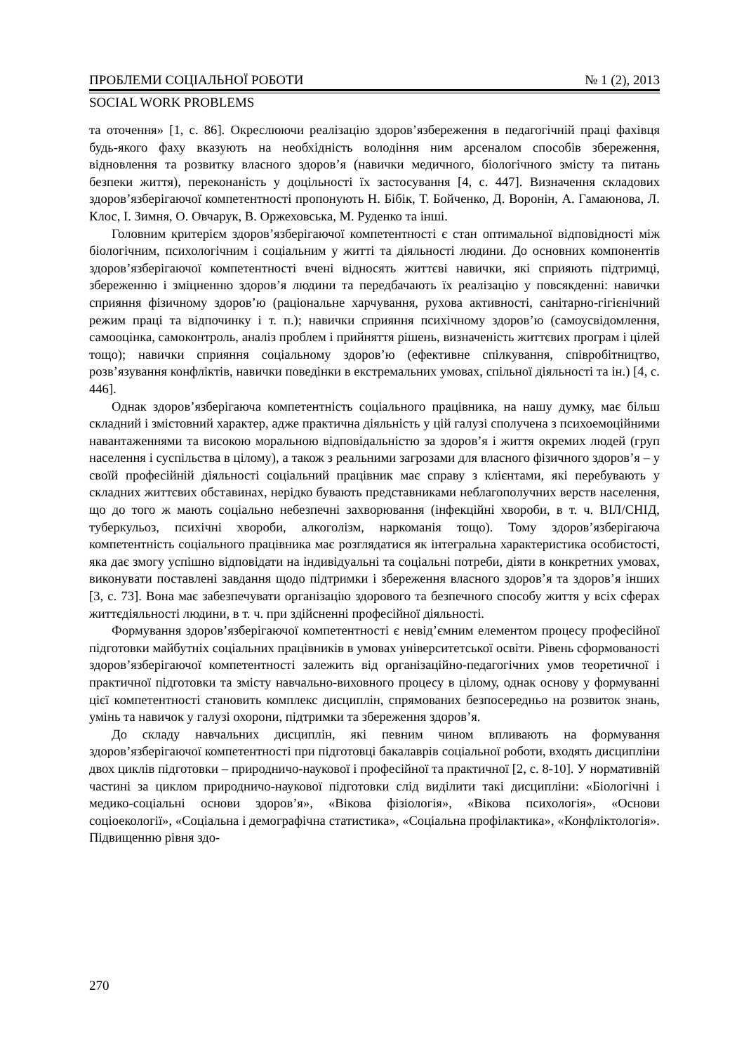ПРОБЛЕМИ СОЦІАЛЬНОЇ РОБОТИ № 1 (2), 2013
SOCIAL WORK PROBLEMS
та оточення» [1, с. 86]. Окреслюючи реалізацію здоров’язбереження в педагогічній праці фахівця будь-якого фаху вказують на необхідність володіння ним арсеналом способів збереження, відновлення та розвитку власного здоров’я (навички медичного, біологічного змісту та питань безпеки життя), переконаність у доцільності їх застосування [4, с. 447]. Визначення складових здоров’язберігаючої компетентності пропонують Н. Бібік, Т. Бойченко, Д. Воронін, А. Гамаюнова, Л. Клос, І. Зимня, О. Овчарук, В. Оржеховська, М. Руденко та інші.
Головним критерієм здоров’язберігаючої компетентності є стан оптимальної відповідності між біологічним, психологічним і соціальним у житті та діяльності людини. До основних компонентів здоров’язберігаючої компетентності вчені відносять життєві навички, які сприяють підтримці, збереженню і зміцненню здоров’я людини та передбачають їх реалізацію у повсякденні: навички сприяння фізичному здоров’ю (раціональне харчування, рухова активності, санітарно-гігієнічний режим праці та відпочинку і т. п.); навички сприяння психічному здоров’ю (самоусвідомлення, самооцінка, самоконтроль, аналіз проблем і прийняття рішень, визначеність життєвих програм і цілей тощо); навички сприяння соціальному здоров’ю (ефективне спілкування, співробітництво, розв’язування конфліктів, навички поведінки в екстремальних умовах, спільної діяльності та ін.) [4, с. 446].
Однак здоров’язберігаюча компетентність соціального працівника, на нашу думку, має більш складний і змістовний характер, адже практична діяльність у цій галузі сполучена з психоемоційними навантаженнями та високою моральною відповідальністю за здоров’я і життя окремих людей (груп населення і суспільства в цілому), а також з реальними загрозами для власного фізичного здоров’я – у своїй професійній діяльності соціальний працівник має справу з клієнтами, які перебувають у складних життєвих обставинах, нерідко бувають представниками неблагополучних верств населення, що до того ж мають соціально небезпечні захворювання (інфекційні хвороби, в т. ч. ВІЛ/СНІД, туберкульоз, психічні хвороби, алкоголізм, наркоманія тощо). Тому здоров’язберігаюча компетентність соціального працівника має розглядатися як інтегральна характеристика особистості, яка дає змогу успішно відповідати на індивідуальні та соціальні потреби, діяти в конкретних умовах, виконувати поставлені завдання щодо підтримки і збереження власного здоров’я та здоров’я інших [3, с. 73]. Вона має забезпечувати організацію здорового та безпечного способу життя у всіх сферах життєдіяльності людини, в т. ч. при здійсненні професійної діяльності.
Формування здоров’язберігаючої компетентності є невід’ємним елементом процесу професійної підготовки майбутніх соціальних працівників в умовах університетської освіти. Рівень сформованості здоров’язберігаючої компетентності залежить від організаційно-педагогічних умов теоретичної і практичної підготовки та змісту навчально-виховного процесу в цілому, однак основу у формуванні цієї компетентності становить комплекс дисциплін, спрямованих безпосередньо на розвиток знань, умінь та навичок у галузі охорони, підтримки та збереження здоров’я.
До складу навчальних дисциплін, які певним чином впливають на формування здоров’язберігаючої компетентності при підготовці бакалаврів соціальної роботи, входять дисципліни двох циклів підготовки – природничо-наукової і професійної та практичної [2, с. 8-10]. У нормативній частині за циклом природничо-наукової підготовки слід виділити такі дисципліни: «Біологічні і медико-соціальні основи здоров’я», «Вікова фізіологія», «Вікова психологія», «Основи соціоекології», «Соціальна і демографічна статистика», «Соціальна профілактика», «Конфліктологія». Підвищенню рівня здо-
270